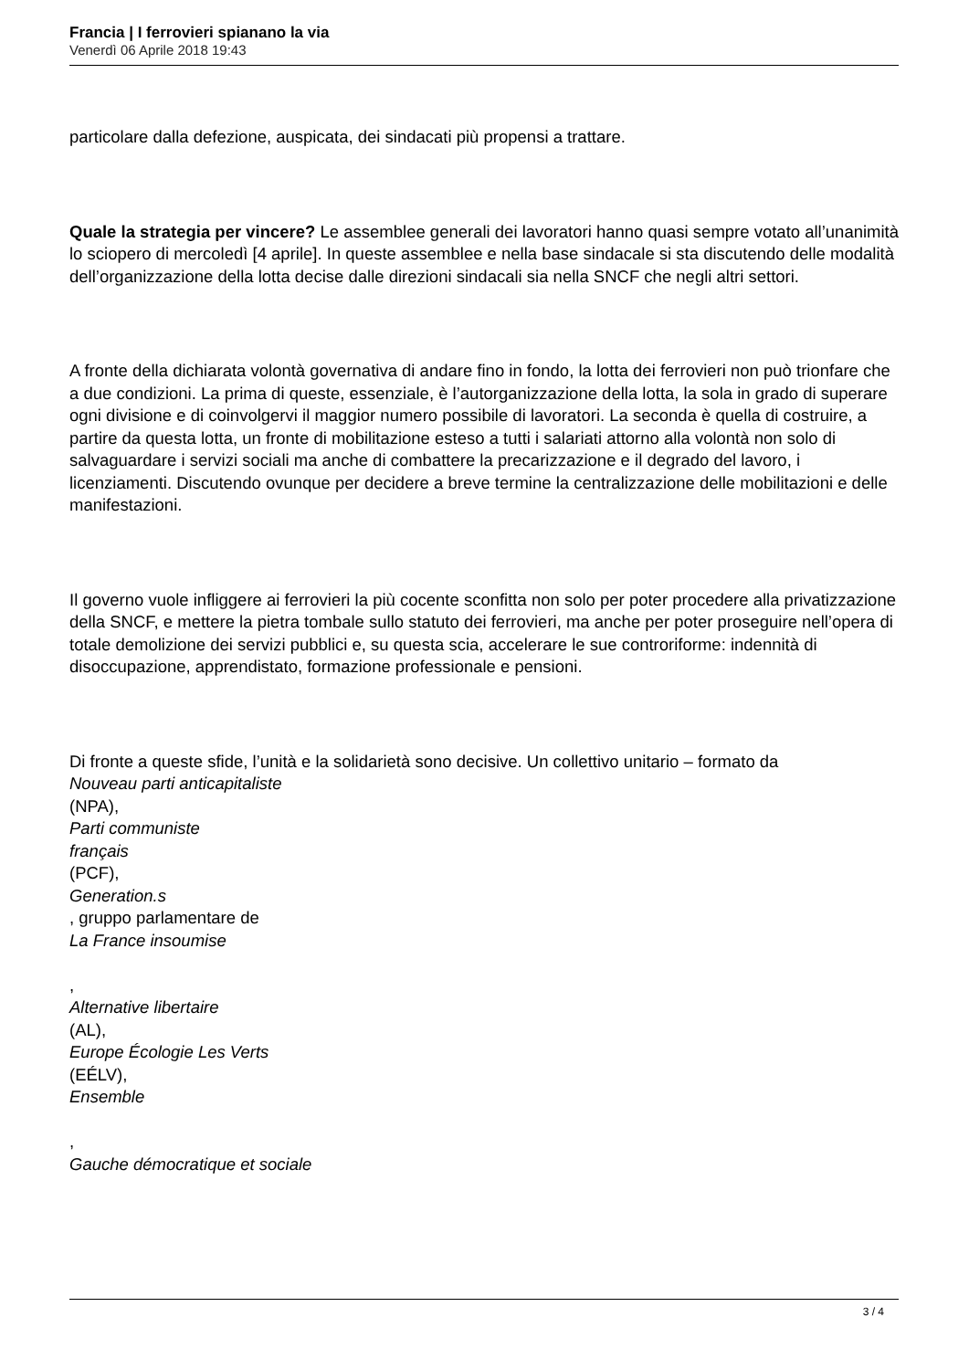Francia | I ferrovieri spianano la via
Venerdì 06 Aprile 2018 19:43
particolare dalla defezione, auspicata, dei sindacati più propensi a trattare.
Quale la strategia per vincere? Le assemblee generali dei lavoratori hanno quasi sempre votato all’unanimità lo sciopero di mercoledì [4 aprile]. In queste assemblee e nella base sindacale si sta discutendo delle modalità dell’organizzazione della lotta decise dalle direzioni sindacali sia nella SNCF che negli altri settori.
A fronte della dichiarata volontà governativa di andare fino in fondo, la lotta dei ferrovieri non può trionfare che a due condizioni. La prima di queste, essenziale, è l’autorganizzazione della lotta, la sola in grado di superare ogni divisione e di coinvolgervi il maggior numero possibile di lavoratori. La seconda è quella di costruire, a partire da questa lotta, un fronte di mobilitazione esteso a tutti i salariati attorno alla volontà non solo di salvaguardare i servizi sociali ma anche di combattere la precarizzazione e il degrado del lavoro, i licenziamenti. Discutendo ovunque per decidere a breve termine la centralizzazione delle mobilitazioni e delle manifestazioni.
Il governo vuole infliggere ai ferrovieri la più cocente sconfitta non solo per poter procedere alla privatizzazione della SNCF, e mettere la pietra tombale sullo statuto dei ferrovieri, ma anche per poter proseguire nell’opera di totale demolizione dei servizi pubblici e, su questa scia, accelerare le sue controriforme: indennità di disoccupazione, apprendistato, formazione professionale e pensioni.
Di fronte a queste sfide, l’unità e la solidarietà sono decisive. Un collettivo unitario – formato da
Nouveau parti anticapitaliste
(NPA),
Parti communiste
français
(PCF),
Generation.s
, gruppo parlamentare de
La France insoumise
,
Alternative libertaire
(AL),
Europe Écologie Les Verts
(EÉLV),
Ensemble
,
Gauche démocratique et sociale
3 / 4